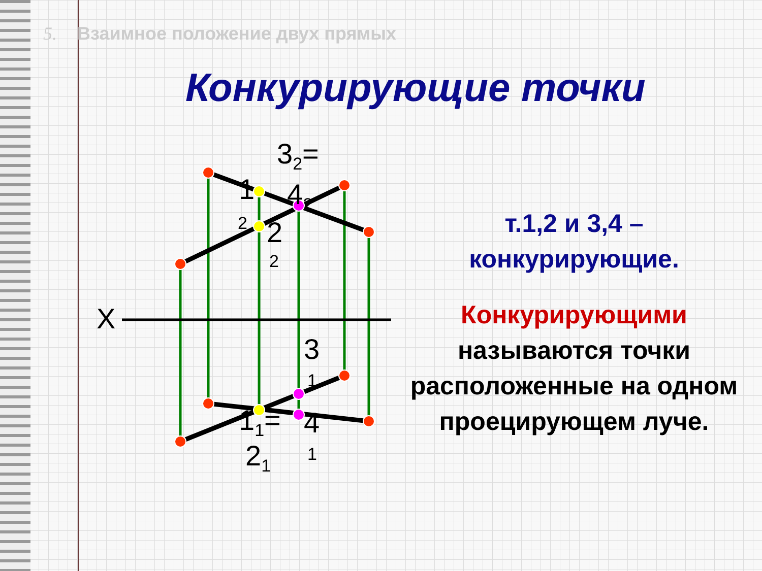5. Взаимное положение двух прямых
Конкурирующие точки
3<sub>2</sub>=
1 4<sub>2</sub>
2 2
2
X
3
1
1<sub>1</sub>= 4
1
2<sub>1</sub>
т.1,2 и 3,4 –
конкурирующие.
Конкурирующими
называются точки расположенные на одном проецирующем луче.